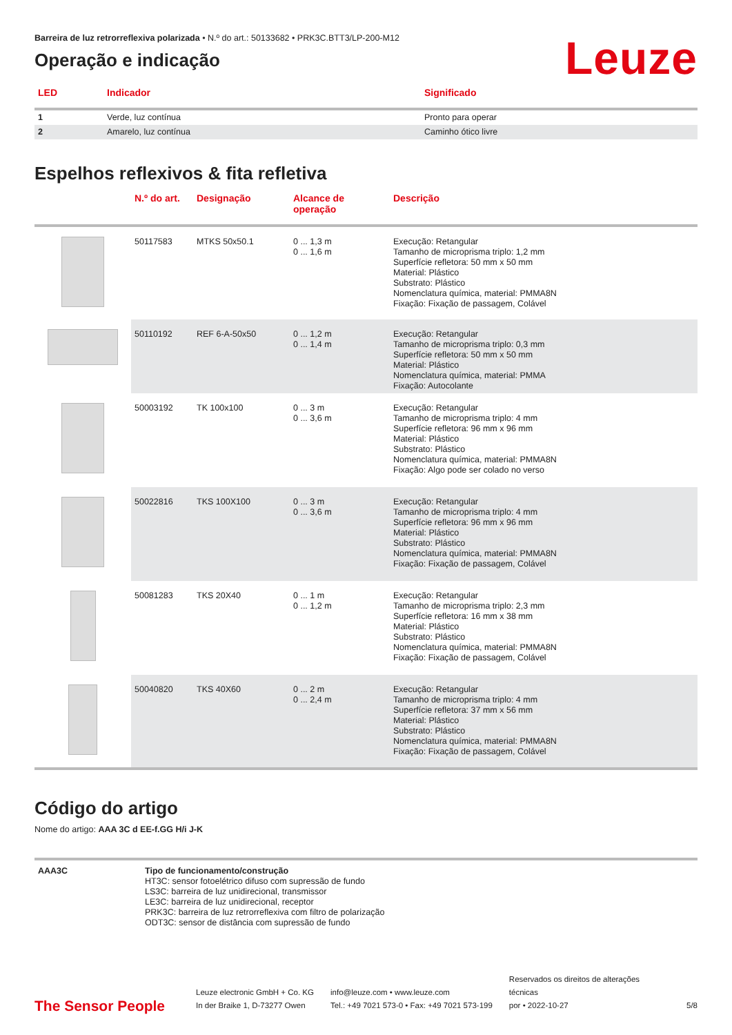Barreira de luz retrorreflexiva polarizada • N.º do art.: 50133682 • PRK3C.BTT3/LP-200-M12
Operação e indicação
Leuze
| LED | Indicador | Significado |
| --- | --- | --- |
| 1 | Verde, luz contínua | Pronto para operar |
| 2 | Amarelo, luz contínua | Caminho ótico livre |
Espelhos reflexivos & fita refletiva
| | N.º do art. | Designação | Alcance de operação | Descrição |
| --- | --- | --- | --- | --- |
| | 50117583 | MTKS 50x50.1 | 0 ... 1,3 m 0 ... 1,6 m | Execução: Retangular Tamanho de microprisma triplo: 1,2 mm Superfície refletora: 50 mm x 50 mm Material: Plástico Substrato: Plástico Nomenclatura química, material: PMMA8N Fixação: Fixação de passagem, Colável |
| | 50110192 | REF 6-A-50x50 | 0 ... 1,2 m 0 ... 1,4 m | Execução: Retangular Tamanho de microprisma triplo: 0,3 mm Superfície refletora: 50 mm x 50 mm Material: Plástico Nomenclatura química, material: PMMA Fixação: Autocolante |
| | 50003192 | TK 100x100 | 0 ... 3 m 0 ... 3,6 m | Execução: Retangular Tamanho de microprisma triplo: 4 mm Superfície refletora: 96 mm x 96 mm Material: Plástico Substrato: Plástico Nomenclatura química, material: PMMA8N Fixação: Algo pode ser colado no verso |
| | 50022816 | TKS 100X100 | 0 ... 3 m 0 ... 3,6 m | Execução: Retangular Tamanho de microprisma triplo: 4 mm Superfície refletora: 96 mm x 96 mm Material: Plástico Substrato: Plástico Nomenclatura química, material: PMMA8N Fixação: Fixação de passagem, Colável |
| | 50081283 | TKS 20X40 | 0 ... 1 m 0 ... 1,2 m | Execução: Retangular Tamanho de microprisma triplo: 2,3 mm Superfície refletora: 16 mm x 38 mm Material: Plástico Substrato: Plástico Nomenclatura química, material: PMMA8N Fixação: Fixação de passagem, Colável |
| | 50040820 | TKS 40X60 | 0 ... 2 m 0 ... 2,4 m | Execução: Retangular Tamanho de microprisma triplo: 4 mm Superfície refletora: 37 mm x 56 mm Material: Plástico Substrato: Plástico Nomenclatura química, material: PMMA8N Fixação: Fixação de passagem, Colável |
Código do artigo
Nome do artigo: AAA 3C d EE-f.GG H/i J-K
| AAA3C | Tipo de funcionamento/construção HT3C: sensor fotoelétrico difuso com supressão de fundo LS3C: barreira de luz unidirecional, transmissor LE3C: barreira de luz unidirecional, receptor PRK3C: barreira de luz retrorreflexiva com filtro de polarização ODT3C: sensor de distância com supressão de fundo |
The Sensor People
Leuze electronic GmbH + Co. KG
In der Braike 1, D-73277 Owen
info@leuze.com • www.leuze.com
Tel.: +49 7021 573-0 • Fax: +49 7021 573-199
Reservados os direitos de alterações técnicas
por • 2022-10-27
5/8